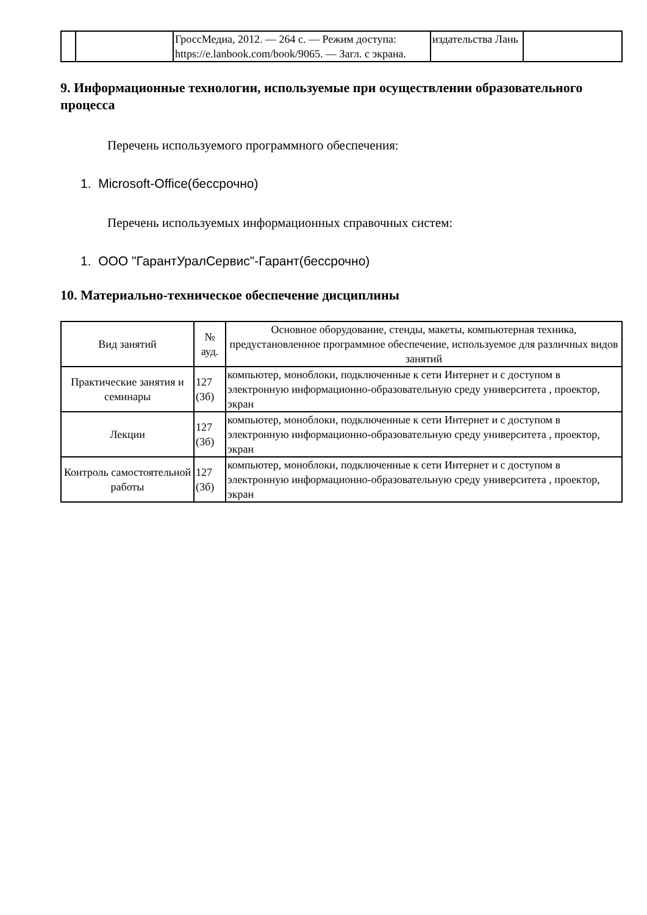| | | ГроссМедиа, 2012. — 264 с. — Режим доступа: https://e.lanbook.com/book/9065. — Загл. с экрана. | издательства Лань | |
9. Информационные технологии, используемые при осуществлении образовательного процесса
Перечень используемого программного обеспечения:
1. Microsoft-Office(бессрочно)
Перечень используемых информационных справочных систем:
1. ООО "ГарантУралСервис"-Гарант(бессрочно)
10. Материально-техническое обеспечение дисциплины
| Вид занятий | № ауд. | Основное оборудование, стенды, макеты, компьютерная техника, предустановленное программное обеспечение, используемое для различных видов занятий |
| --- | --- | --- |
| Практические занятия и семинары | 127 (3б) | компьютер, моноблоки, подключенные к сети Интернет и с доступом в электронную информационно-образовательную среду университета , проектор, экран |
| Лекции | 127 (3б) | компьютер, моноблоки, подключенные к сети Интернет и с доступом в электронную информационно-образовательную среду университета , проектор, экран |
| Контроль самостоятельной работы | 127 (3б) | компьютер, моноблоки, подключенные к сети Интернет и с доступом в электронную информационно-образовательную среду университета , проектор, экран |